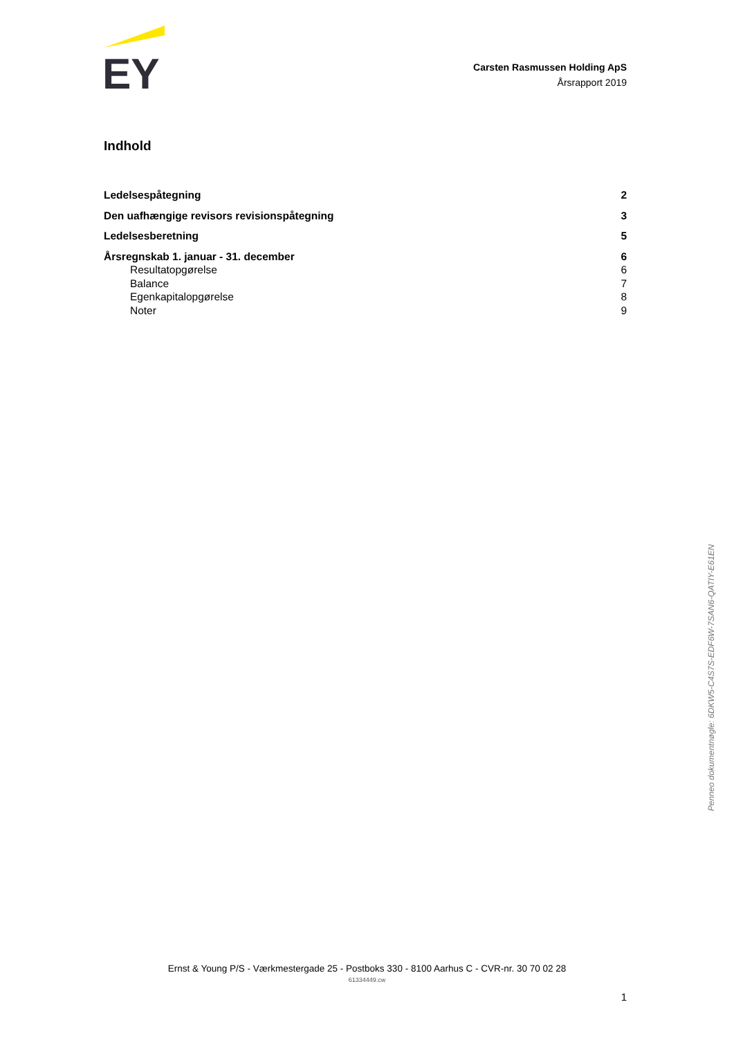EY
Carsten Rasmussen Holding ApS
Årsrapport 2019
Indhold
Ledelsespåtegning 2
Den uafhængige revisors revisionspåtegning 3
Ledelsesberetning 5
Årsregnskab 1. januar - 31. december 6
Resultatopgørelse 6
Balance 7
Egenkapitalopgørelse 8
Noter 9
Ernst & Young P/S - Værkmestergade 25 - Postboks 330 - 8100 Aarhus C - CVR-nr. 30 70 02 28
61334449.cw
1
Penneo dokumentnøgle: 6DKW5-C4S7S-EDF6W-7SAN6-QATIY-E61EN